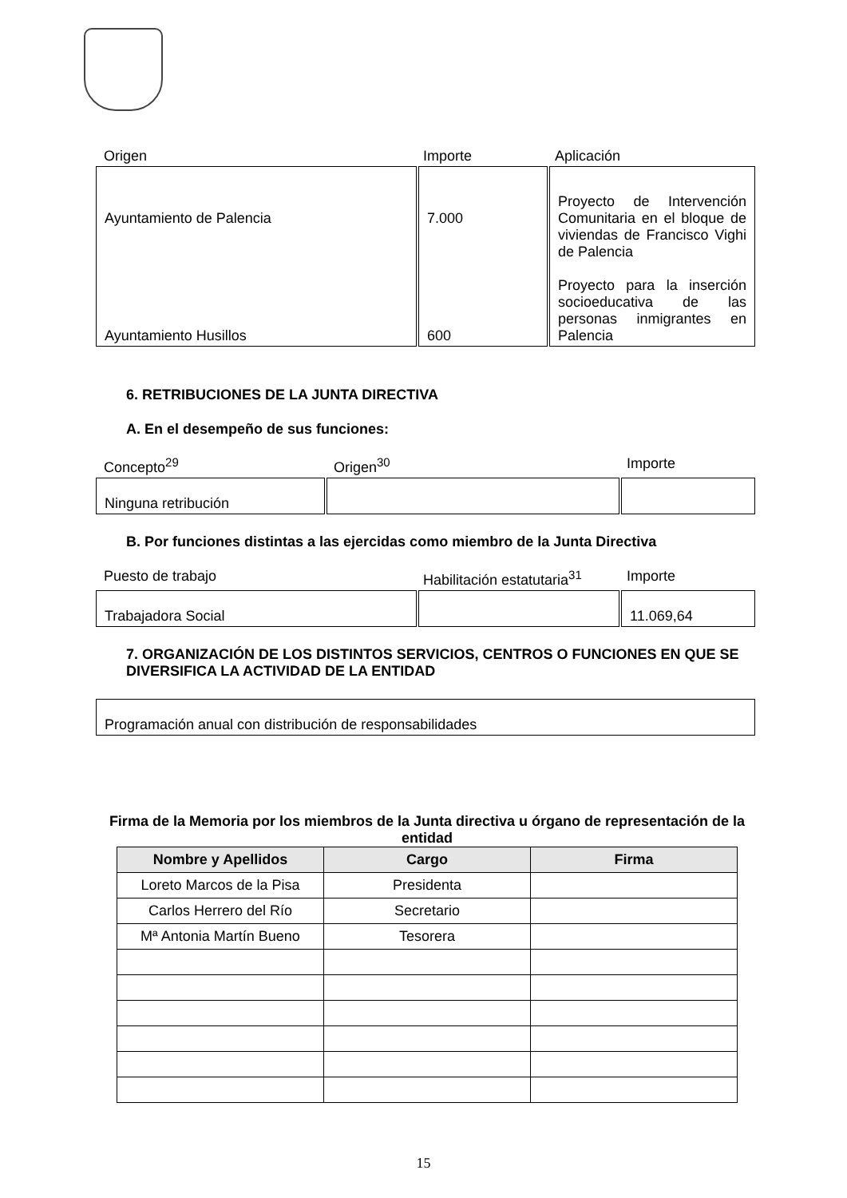Origen Importe Aplicación
| Ayuntamiento de Palencia Ayuntamiento Husillos | 7.000 600 | Proyecto de Intervención Comunitaria en el bloque de viviendas de Francisco Vighi de Palencia Proyecto para la inserción socioeducativa de las personas inmigrantes en Palencia |
6. RETRIBUCIONES DE LA JUNTA DIRECTIVA
A. En el desempeño de sus funciones:
Concepto<sup>29</sup> Origen<sup>30</sup> Importe
| Ninguna retribución | | |
B. Por funciones distintas a las ejercidas como miembro de la Junta Directiva
Puesto de trabajo Habilitación estatutaria<sup>31</sup>
Importe
| Trabajadora Social | | 11.069,64 |
7. ORGANIZACIÓN DE LOS DISTINTOS SERVICIOS, CENTROS O FUNCIONES EN QUE SE DIVERSIFICA LA ACTIVIDAD DE LA ENTIDAD
| Programación anual con distribución de responsabilidades |
Firma de la Memoria por los miembros de la Junta directiva u órgano de representación de la entidad
| Nombre y Apellidos | Cargo | Firma |
| --- | --- | --- |
| Loreto Marcos de la Pisa | Presidenta | |
| Carlos Herrero del Río | Secretario | |
| Mª Antonia Martín Bueno | Tesorera | |
15